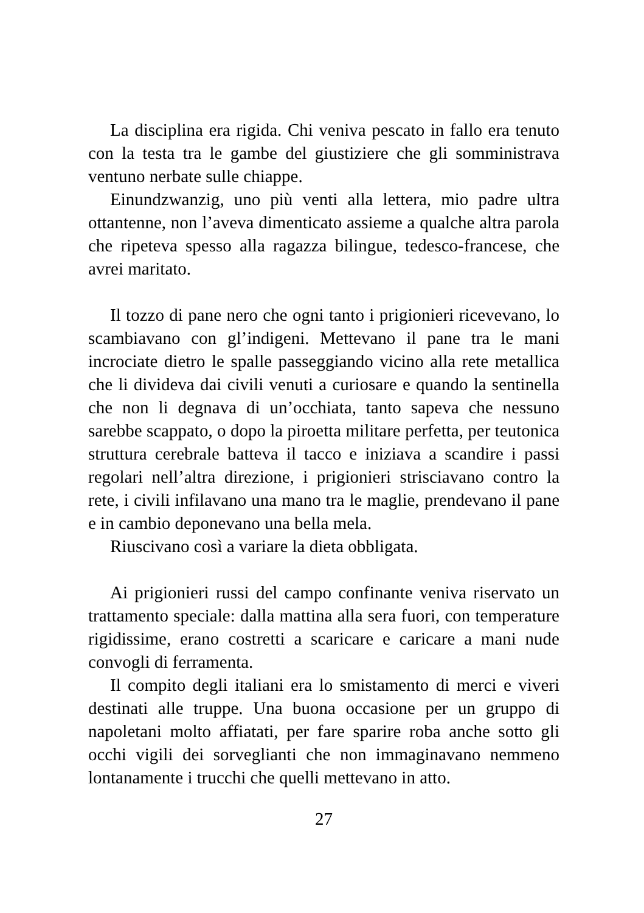La disciplina era rigida. Chi veniva pescato in fallo era tenuto con la testa tra le gambe del giustiziere che gli somministrava ventuno nerbate sulle chiappe.
Einundzwanzig, uno più venti alla lettera, mio padre ultra ottantenne, non l’aveva dimenticato assieme a qualche altra parola che ripeteva spesso alla ragazza bilingue, tedesco-francese, che avrei maritato.
Il tozzo di pane nero che ogni tanto i prigionieri ricevevano, lo scambiavano con gl’indigeni. Mettevano il pane tra le mani incrociate dietro le spalle passeggiando vicino alla rete metallica che li divideva dai civili venuti a curiosare e quando la sentinella che non li degnava di un’occhiata, tanto sapeva che nessuno sarebbe scappato, o dopo la piroetta militare perfetta, per teutonica struttura cerebrale batteva il tacco e iniziava a scandire i passi regolari nell’altra direzione, i prigionieri strisciavano contro la rete, i civili infilavano una mano tra le maglie, prendevano il pane e in cambio deponevano una bella mela.
Riuscivano così a variare la dieta obbligata.
Ai prigionieri russi del campo confinante veniva riservato un trattamento speciale: dalla mattina alla sera fuori, con temperature rigidissime, erano costretti a scaricare e caricare a mani nude convogli di ferramenta.
Il compito degli italiani era lo smistamento di merci e viveri destinati alle truppe. Una buona occasione per un gruppo di napoletani molto affiatati, per fare sparire roba anche sotto gli occhi vigili dei sorveglianti che non immaginavano nemmeno lontanamente i trucchi che quelli mettevano in atto.
27